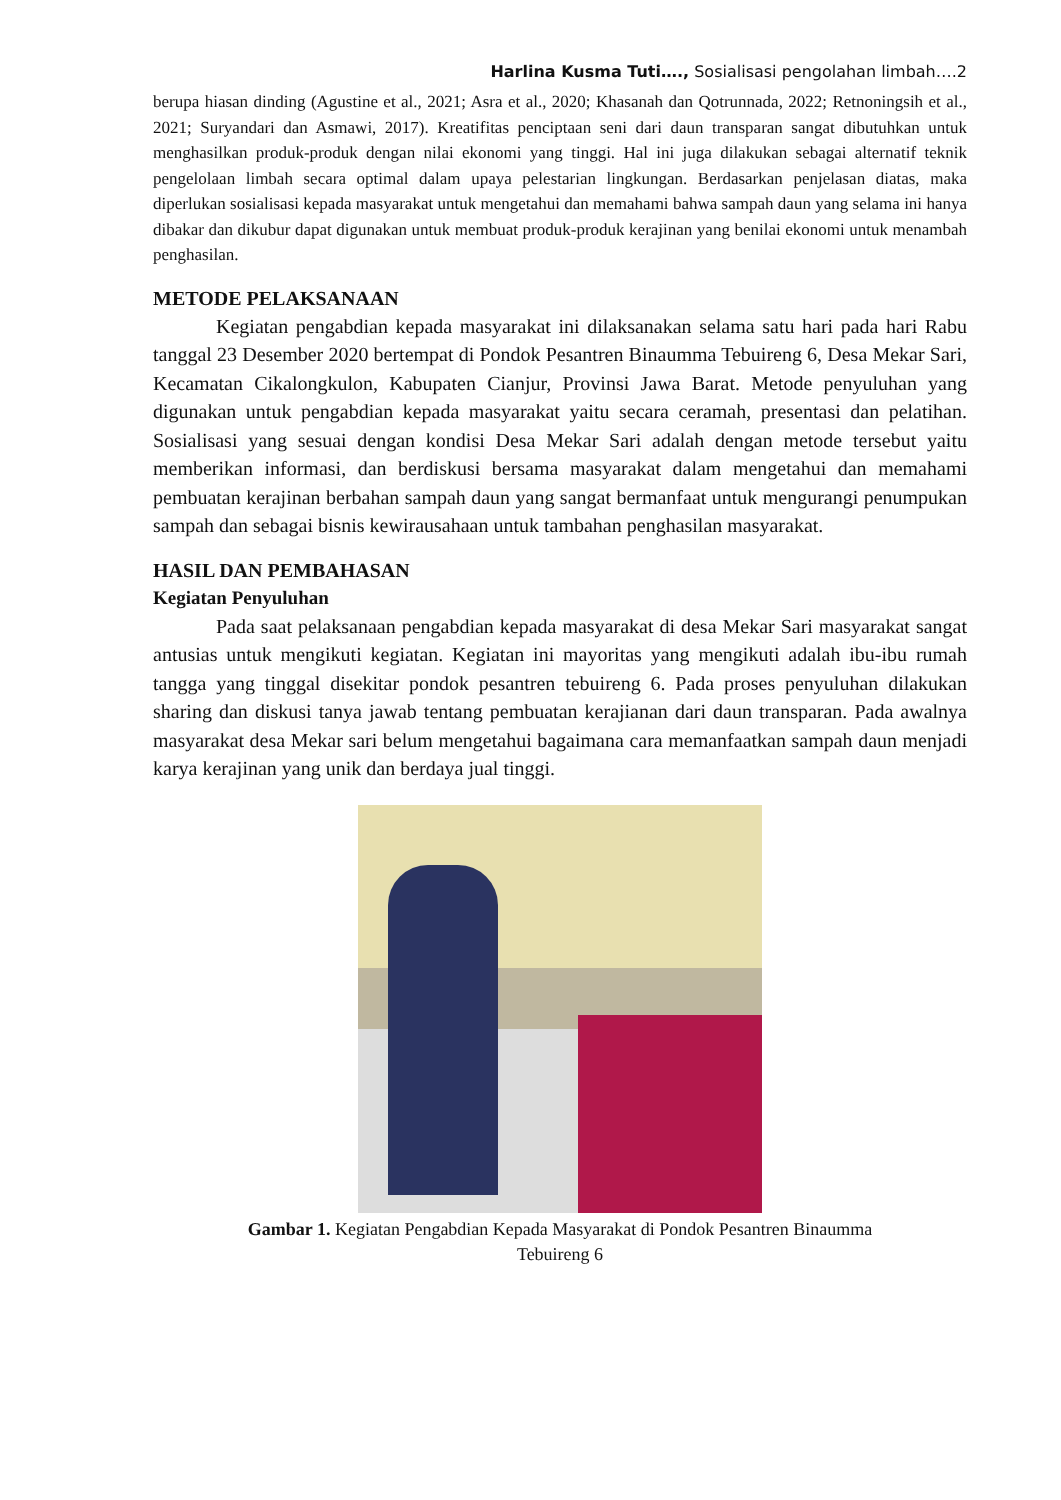Harlina Kusma Tuti…., Sosialisasi pengolahan limbah….2
berupa hiasan dinding (Agustine et al., 2021; Asra et al., 2020; Khasanah dan Qotrunnada, 2022; Retnoningsih et al., 2021; Suryandari dan Asmawi, 2017). Kreatifitas penciptaan seni dari daun transparan sangat dibutuhkan untuk menghasilkan produk-produk dengan nilai ekonomi yang tinggi. Hal ini juga dilakukan sebagai alternatif teknik pengelolaan limbah secara optimal dalam upaya pelestarian lingkungan. Berdasarkan penjelasan diatas, maka diperlukan sosialisasi kepada masyarakat untuk mengetahui dan memahami bahwa sampah daun yang selama ini hanya dibakar dan dikubur dapat digunakan untuk membuat produk-produk kerajinan yang benilai ekonomi untuk menambah penghasilan.
METODE PELAKSANAAN
Kegiatan pengabdian kepada masyarakat ini dilaksanakan selama satu hari pada hari Rabu tanggal 23 Desember 2020 bertempat di Pondok Pesantren Binaumma Tebuireng 6, Desa Mekar Sari, Kecamatan Cikalongkulon, Kabupaten Cianjur, Provinsi Jawa Barat. Metode penyuluhan yang digunakan untuk pengabdian kepada masyarakat yaitu secara ceramah, presentasi dan pelatihan. Sosialisasi yang sesuai dengan kondisi Desa Mekar Sari adalah dengan metode tersebut yaitu memberikan informasi, dan berdiskusi bersama masyarakat dalam mengetahui dan memahami pembuatan kerajinan berbahan sampah daun yang sangat bermanfaat untuk mengurangi penumpukan sampah dan sebagai bisnis kewirausahaan untuk tambahan penghasilan masyarakat.
HASIL DAN PEMBAHASAN
Kegiatan Penyuluhan
Pada saat pelaksanaan pengabdian kepada masyarakat di desa Mekar Sari masyarakat sangat antusias untuk mengikuti kegiatan. Kegiatan ini mayoritas yang mengikuti adalah ibu-ibu rumah tangga yang tinggal disekitar pondok pesantren tebuireng 6. Pada proses penyuluhan dilakukan sharing dan diskusi tanya jawab tentang pembuatan kerajianan dari daun transparan. Pada awalnya masyarakat desa Mekar sari belum mengetahui bagaimana cara memanfaatkan sampah daun menjadi karya kerajinan yang unik dan berdaya jual tinggi.
Gambar 1. Kegiatan Pengabdian Kepada Masyarakat di Pondok Pesantren Binaumma
Tebuireng 6